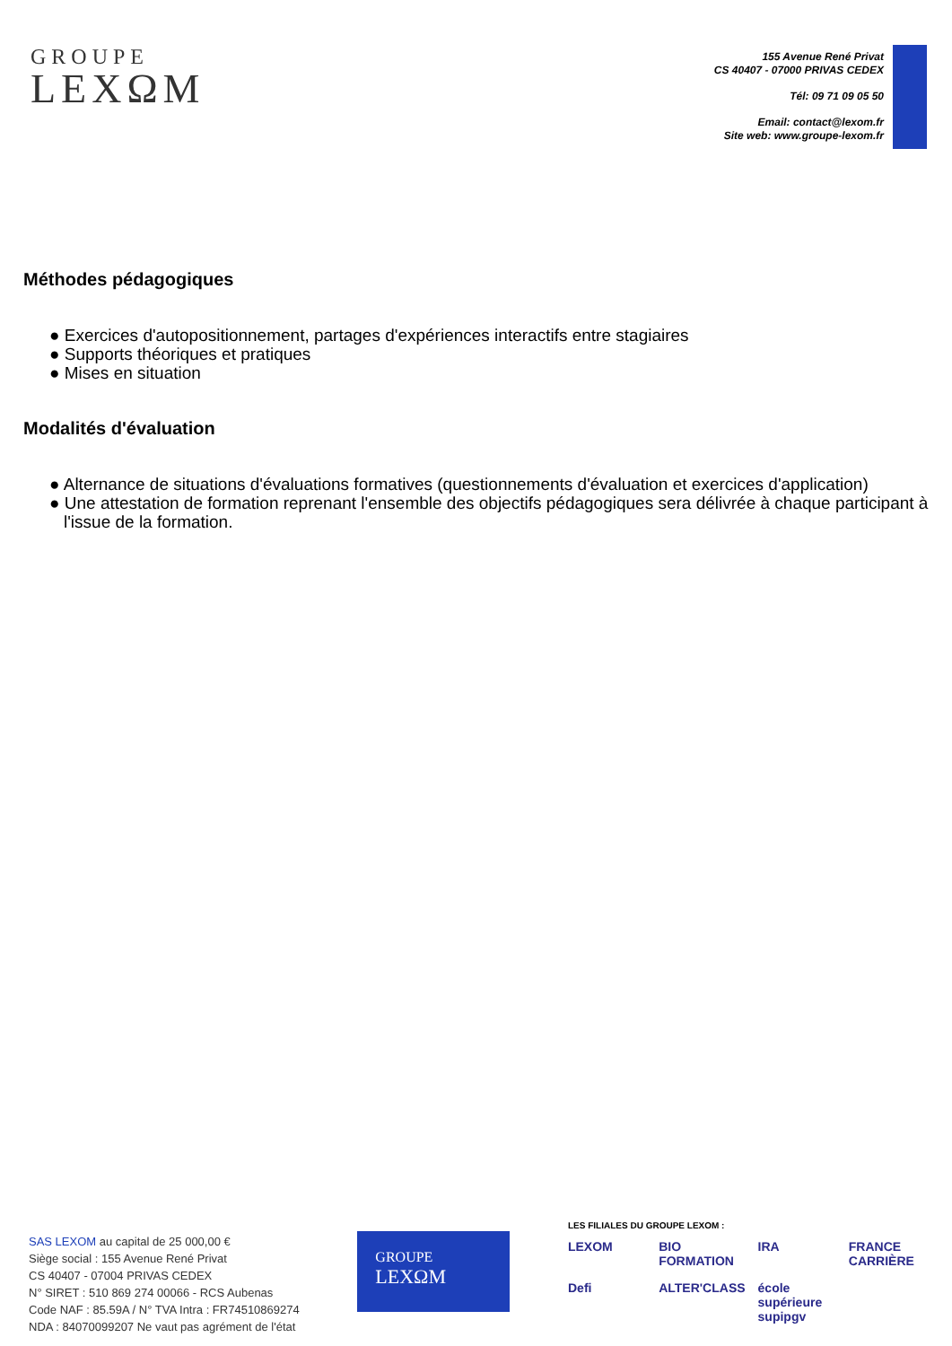GROUPE
LEXΩM
155 Avenue René Privat
CS 40407 - 07000 PRIVAS CEDEX
Tél: 09 71 09 05 50
Email: contact@lexom.fr
Site web: www.groupe-lexom.fr
Méthodes pédagogiques
● Exercices d'autopositionnement, partages d'expériences interactifs entre stagiaires
● Supports théoriques et pratiques
● Mises en situation
Modalités d'évaluation
● Alternance de situations d'évaluations formatives (questionnements d'évaluation et exercices d'application)
● Une attestation de formation reprenant l'ensemble des objectifs pédagogiques sera délivrée à chaque participant à l'issue de la formation.
SAS LEXOM au capital de 25 000,00 €
Siège social : 155 Avenue René Privat
CS 40407 - 07004 PRIVAS CEDEX
N° SIRET : 510 869 274 00066 - RCS Aubenas
Code NAF : 85.59A / N° TVA Intra : FR74510869274
NDA : 84070099207 Ne vaut pas agrément de l'état
GROUPE
LEXΩM
LES FILIALES DU GROUPE LEXOM :
LEXOM BIO FORMATION IRA FRANCE CARRIÈRE Defi ALTER'CLASS école supérieure supipgv